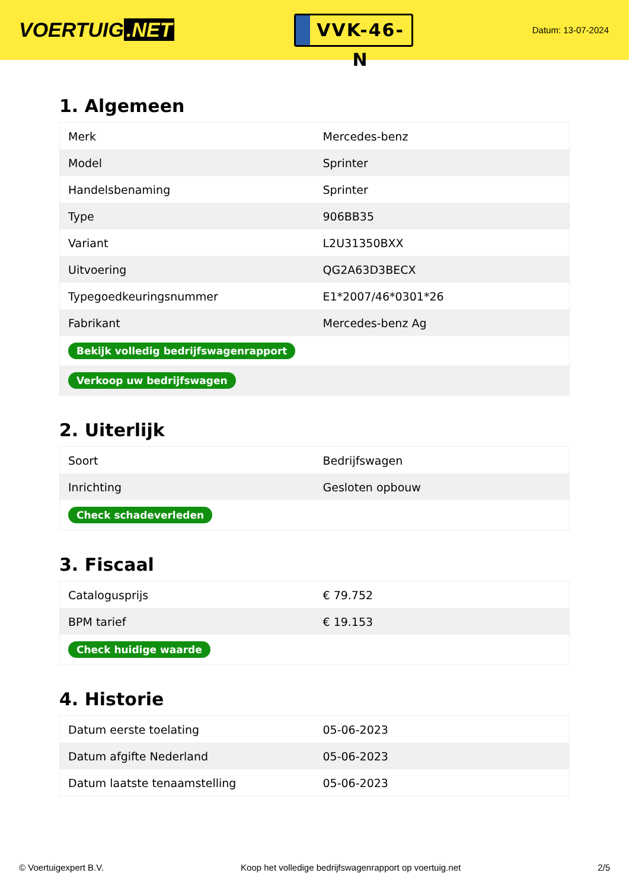VOERTUIG.NET
VVK-46-N
Datum: 13-07-2024
1. Algemeen
| Merk | Mercedes-benz |
| Model | Sprinter |
| Handelsbenaming | Sprinter |
| Type | 906BB35 |
| Variant | L2U31350BXX |
| Uitvoering | QG2A63D3BECX |
| Typegoedkeuringsnummer | E1*2007/46*0301*26 |
| Fabrikant | Mercedes-benz Ag |
| Bekijk volledig bedrijfswagenrapport | |
| Verkoop uw bedrijfswagen | |
2. Uiterlijk
| Soort | Bedrijfswagen |
| Inrichting | Gesloten opbouw |
| Check schadeverleden | |
3. Fiscaal
| Catalogusprijs | € 79.752 |
| BPM tarief | € 19.153 |
| Check huidige waarde | |
4. Historie
| Datum eerste toelating | 05-06-2023 |
| Datum afgifte Nederland | 05-06-2023 |
| Datum laatste tenaamstelling | 05-06-2023 |
© Voertuigexpert B.V. Koop het volledige bedrijfswagenrapport op voertuig.net 2/5